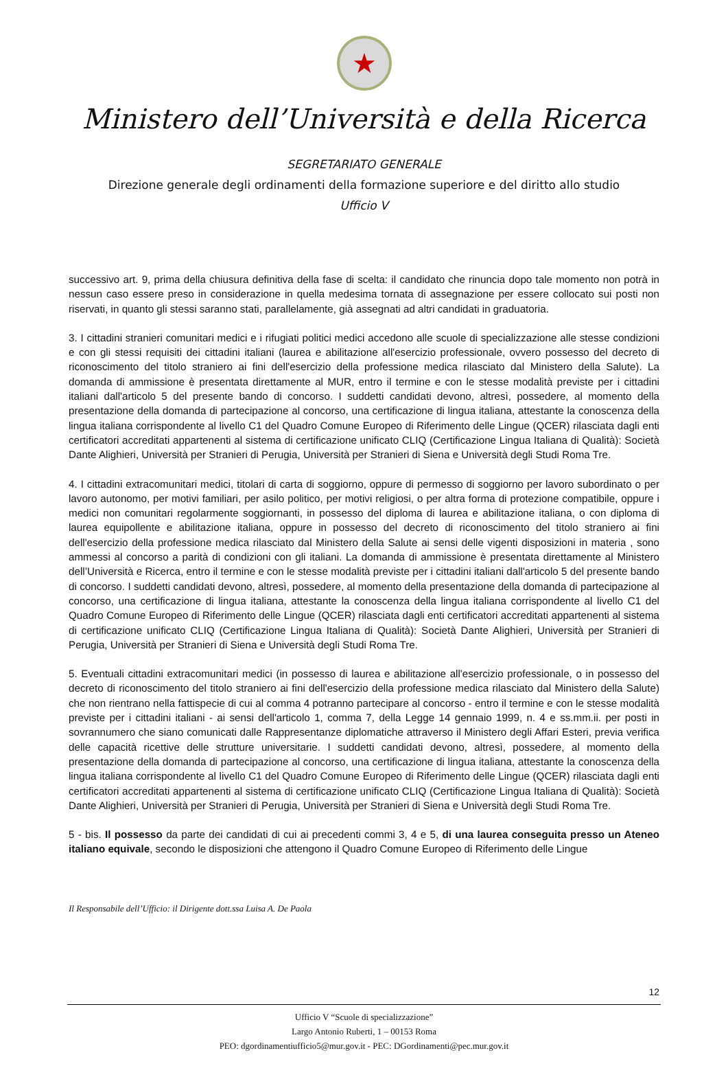★
Ministero dell’Università e della Ricerca
SEGRETARIATO GENERALE
Direzione generale degli ordinamenti della formazione superiore e del diritto allo studio
Ufficio V
successivo art. 9, prima della chiusura definitiva della fase di scelta: il candidato che rinuncia dopo tale momento non potrà in nessun caso essere preso in considerazione in quella medesima tornata di assegnazione per essere collocato sui posti non riservati, in quanto gli stessi saranno stati, parallelamente, già assegnati ad altri candidati in graduatoria.
3. I cittadini stranieri comunitari medici e i rifugiati politici medici accedono alle scuole di specializzazione alle stesse condizioni e con gli stessi requisiti dei cittadini italiani (laurea e abilitazione all'esercizio professionale, ovvero possesso del decreto di riconoscimento del titolo straniero ai fini dell'esercizio della professione medica rilasciato dal Ministero della Salute). La domanda di ammissione è presentata direttamente al MUR, entro il termine e con le stesse modalità previste per i cittadini italiani dall'articolo 5 del presente bando di concorso. I suddetti candidati devono, altresì, possedere, al momento della presentazione della domanda di partecipazione al concorso, una certificazione di lingua italiana, attestante la conoscenza della lingua italiana corrispondente al livello C1 del Quadro Comune Europeo di Riferimento delle Lingue (QCER) rilasciata dagli enti certificatori accreditati appartenenti al sistema di certificazione unificato CLIQ (Certificazione Lingua Italiana di Qualità): Società Dante Alighieri, Università per Stranieri di Perugia, Università per Stranieri di Siena e Università degli Studi Roma Tre.
4. I cittadini extracomunitari medici, titolari di carta di soggiorno, oppure di permesso di soggiorno per lavoro subordinato o per lavoro autonomo, per motivi familiari, per asilo politico, per motivi religiosi, o per altra forma di protezione compatibile, oppure i medici non comunitari regolarmente soggiornanti, in possesso del diploma di laurea e abilitazione italiana, o con diploma di laurea equipollente e abilitazione italiana, oppure in possesso del decreto di riconoscimento del titolo straniero ai fini dell'esercizio della professione medica rilasciato dal Ministero della Salute ai sensi delle vigenti disposizioni in materia , sono ammessi al concorso a parità di condizioni con gli italiani. La domanda di ammissione è presentata direttamente al Ministero dell’Università e Ricerca, entro il termine e con le stesse modalità previste per i cittadini italiani dall'articolo 5 del presente bando di concorso. I suddetti candidati devono, altresì, possedere, al momento della presentazione della domanda di partecipazione al concorso, una certificazione di lingua italiana, attestante la conoscenza della lingua italiana corrispondente al livello C1 del Quadro Comune Europeo di Riferimento delle Lingue (QCER) rilasciata dagli enti certificatori accreditati appartenenti al sistema di certificazione unificato CLIQ (Certificazione Lingua Italiana di Qualità): Società Dante Alighieri, Università per Stranieri di Perugia, Università per Stranieri di Siena e Università degli Studi Roma Tre.
5. Eventuali cittadini extracomunitari medici (in possesso di laurea e abilitazione all'esercizio professionale, o in possesso del decreto di riconoscimento del titolo straniero ai fini dell'esercizio della professione medica rilasciato dal Ministero della Salute) che non rientrano nella fattispecie di cui al comma 4 potranno partecipare al concorso - entro il termine e con le stesse modalità previste per i cittadini italiani - ai sensi dell'articolo 1, comma 7, della Legge 14 gennaio 1999, n. 4 e ss.mm.ii. per posti in sovrannumero che siano comunicati dalle Rappresentanze diplomatiche attraverso il Ministero degli Affari Esteri, previa verifica delle capacità ricettive delle strutture universitarie. I suddetti candidati devono, altresì, possedere, al momento della presentazione della domanda di partecipazione al concorso, una certificazione di lingua italiana, attestante la conoscenza della lingua italiana corrispondente al livello C1 del Quadro Comune Europeo di Riferimento delle Lingue (QCER) rilasciata dagli enti certificatori accreditati appartenenti al sistema di certificazione unificato CLIQ (Certificazione Lingua Italiana di Qualità): Società Dante Alighieri, Università per Stranieri di Perugia, Università per Stranieri di Siena e Università degli Studi Roma Tre.
5 - bis. Il possesso da parte dei candidati di cui ai precedenti commi 3, 4 e 5, di una laurea conseguita presso un Ateneo italiano equivale, secondo le disposizioni che attengono il Quadro Comune Europeo di Riferimento delle Lingue
Il Responsabile dell’Ufficio: il Dirigente dott.ssa Luisa A. De Paola
12
Ufficio V “Scuole di specializzazione”
Largo Antonio Ruberti, 1 – 00153 Roma
PEO: dgordinamentiufficio5@mur.gov.it - PEC: DGordinamenti@pec.mur.gov.it